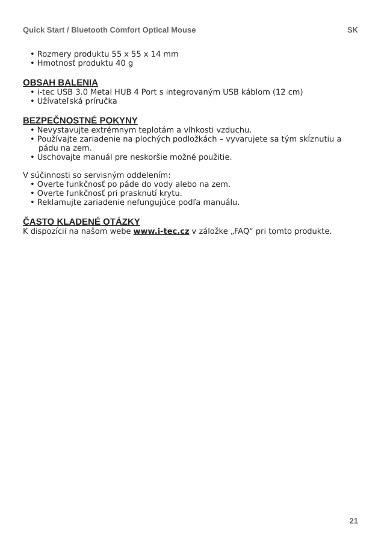Quick Start / Bluetooth Comfort Optical Mouse SK
• Rozmery produktu 55 x 55 x 14 mm
• Hmotnosť produktu 40 g
OBSAH BALENIA
• i-tec USB 3.0 Metal HUB 4 Port s integrovaným USB káblom (12 cm)
• Užívateľská príručka
BEZPEČNOSTNÉ POKYNY
• Nevystavujte extrémnym teplotám a vlhkosti vzduchu.
• Používajte zariadenie na plochých podložkách – vyvarujete sa tým skĺznutiu a pádu na zem.
• Uschovajte manuál pre neskoršie možné použitie.
V súčinnosti so servisným oddelením:
• Overte funkčnosť po páde do vody alebo na zem.
• Overte funkčnosť pri prasknutí krytu.
• Reklamujte zariadenie nefungujúce podľa manuálu.
ČASTO KLADENÉ OTÁZKY
K dispozícii na našom webe www.i-tec.cz v záložke „FAQ“ pri tomto produkte.
21